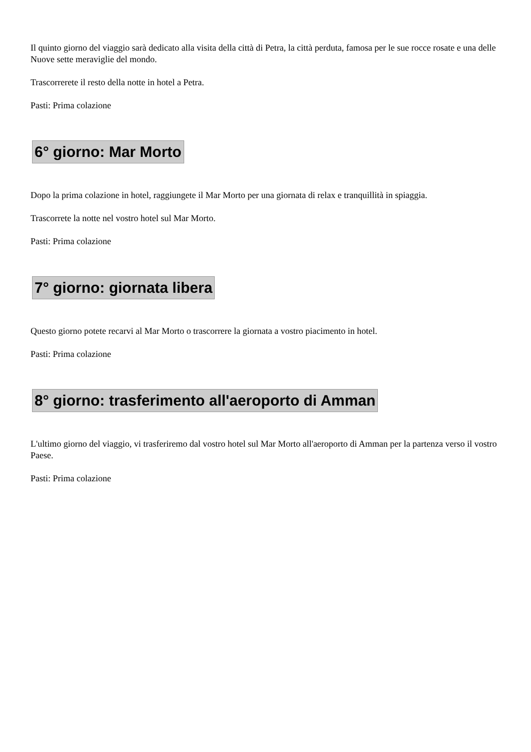Il quinto giorno del viaggio sarà dedicato alla visita della città di Petra, la città perduta, famosa per le sue rocce rosate e una delle Nuove sette meraviglie del mondo.
Trascorrerete il resto della notte in hotel a Petra.
Pasti: Prima colazione
6° giorno: Mar Morto
Dopo la prima colazione in hotel, raggiungete il Mar Morto per una giornata di relax e tranquillità in spiaggia.
Trascorrete la notte nel vostro hotel sul Mar Morto.
Pasti: Prima colazione
7° giorno: giornata libera
Questo giorno potete recarvi al Mar Morto o trascorrere la giornata a vostro piacimento in hotel.
Pasti: Prima colazione
8° giorno: trasferimento all'aeroporto di Amman
L'ultimo giorno del viaggio, vi trasferiremo dal vostro hotel sul Mar Morto all'aeroporto di Amman per la partenza verso il vostro Paese.
Pasti: Prima colazione